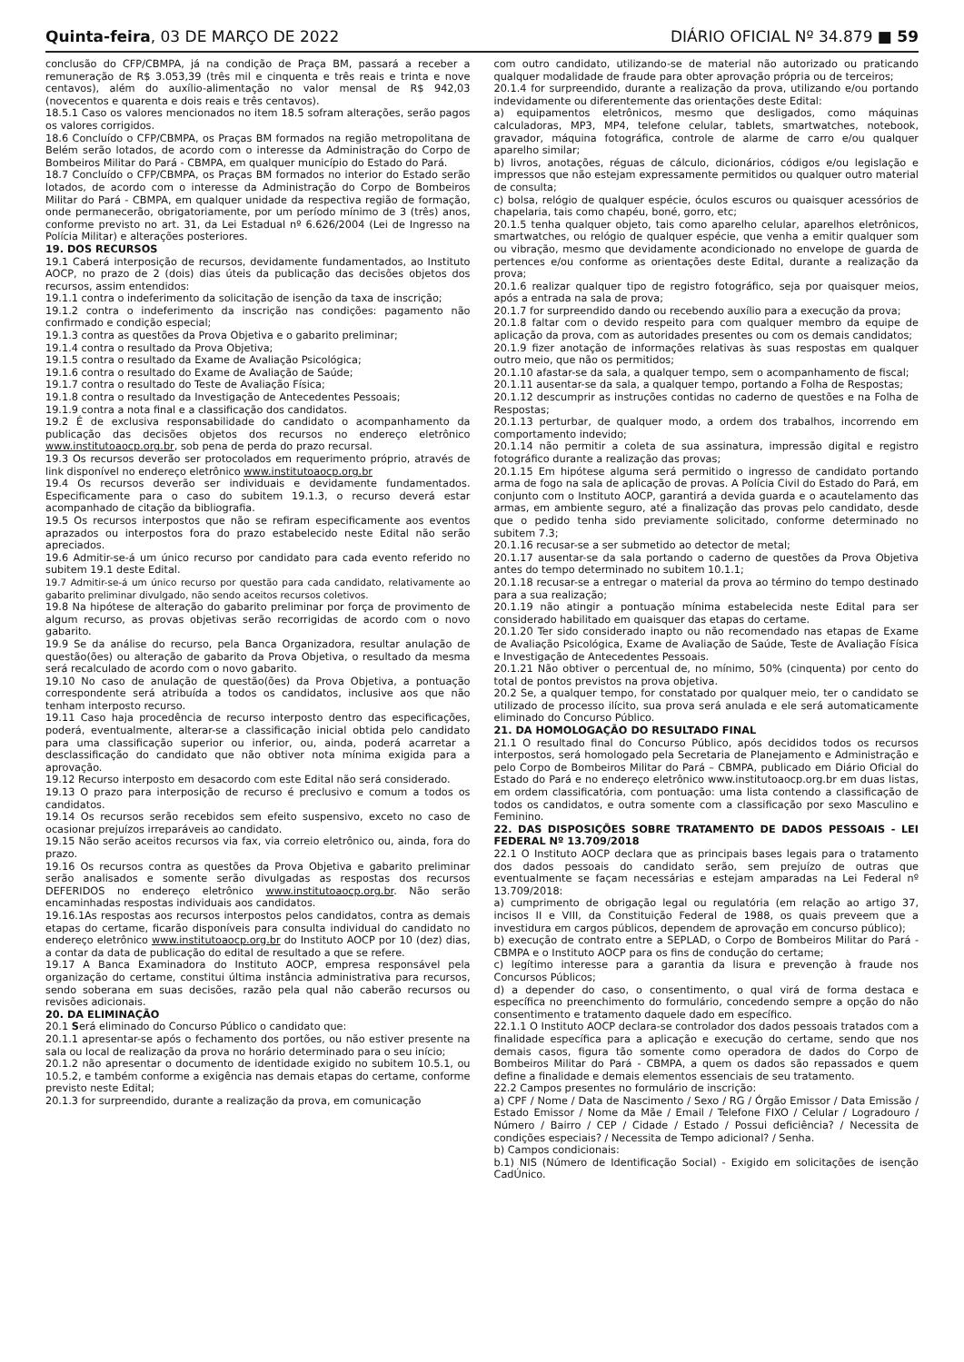Quinta-feira, 03 DE MARÇO DE 2022
DIÁRIO OFICIAL Nº 34.879 ■ 59
conclusão do CFP/CBMPA, já na condição de Praça BM, passará a receber a remuneração de R$ 3.053,39 (três mil e cinquenta e três reais e trinta e nove centavos), além do auxílio-alimentação no valor mensal de R$ 942,03 (novecentos e quarenta e dois reais e três centavos).
18.5.1 Caso os valores mencionados no item 18.5 sofram alterações, serão pagos os valores corrigidos.
18.6 Concluído o CFP/CBMPA, os Praças BM formados na região metropolitana de Belém serão lotados, de acordo com o interesse da Administração do Corpo de Bombeiros Militar do Pará - CBMPA, em qualquer município do Estado do Pará.
18.7 Concluído o CFP/CBMPA, os Praças BM formados no interior do Estado serão lotados, de acordo com o interesse da Administração do Corpo de Bombeiros Militar do Pará - CBMPA, em qualquer unidade da respectiva região de formação, onde permanecerão, obrigatoriamente, por um período mínimo de 3 (três) anos, conforme previsto no art. 31, da Lei Estadual nº 6.626/2004 (Lei de Ingresso na Polícia Militar) e alterações posteriores.
19. DOS RECURSOS
19.1 Caberá interposição de recursos, devidamente fundamentados, ao Instituto AOCP, no prazo de 2 (dois) dias úteis da publicação das decisões objetos dos recursos, assim entendidos:
19.1.1 contra o indeferimento da solicitação de isenção da taxa de inscrição;
19.1.2 contra o indeferimento da inscrição nas condições: pagamento não confirmado e condição especial;
19.1.3 contra as questões da Prova Objetiva e o gabarito preliminar;
19.1.4 contra o resultado da Prova Objetiva;
19.1.5 contra o resultado da Exame de Avaliação Psicológica;
19.1.6 contra o resultado do Exame de Avaliação de Saúde;
19.1.7 contra o resultado do Teste de Avaliação Física;
19.1.8 contra o resultado da Investigação de Antecedentes Pessoais;
19.1.9 contra a nota final e a classificação dos candidatos.
19.2 É de exclusiva responsabilidade do candidato o acompanhamento da publicação das decisões objetos dos recursos no endereço eletrônico www.institutoaocp.org.br, sob pena de perda do prazo recursal.
19.3 Os recursos deverão ser protocolados em requerimento próprio, através de link disponível no endereço eletrônico www.institutoaocp.org.br
19.4 Os recursos deverão ser individuais e devidamente fundamentados. Especificamente para o caso do subitem 19.1.3, o recurso deverá estar acompanhado de citação da bibliografia.
19.5 Os recursos interpostos que não se refiram especificamente aos eventos aprazados ou interpostos fora do prazo estabelecido neste Edital não serão apreciados.
19.6 Admitir-se-á um único recurso por candidato para cada evento referido no subitem 19.1 deste Edital.
19.7 Admitir-se-á um único recurso por questão para cada candidato, relativamente ao gabarito preliminar divulgado, não sendo aceitos recursos coletivos.
19.8 Na hipótese de alteração do gabarito preliminar por força de provimento de algum recurso, as provas objetivas serão recorrigidas de acordo com o novo gabarito.
19.9 Se da análise do recurso, pela Banca Organizadora, resultar anulação de questão(ões) ou alteração de gabarito da Prova Objetiva, o resultado da mesma será recalculado de acordo com o novo gabarito.
19.10 No caso de anulação de questão(ões) da Prova Objetiva, a pontuação correspondente será atribuída a todos os candidatos, inclusive aos que não tenham interposto recurso.
19.11 Caso haja procedência de recurso interposto dentro das especificações, poderá, eventualmente, alterar-se a classificação inicial obtida pelo candidato para uma classificação superior ou inferior, ou, ainda, poderá acarretar a desclassificação do candidato que não obtiver nota mínima exigida para a aprovação.
19.12 Recurso interposto em desacordo com este Edital não será considerado.
19.13 O prazo para interposição de recurso é preclusivo e comum a todos os candidatos.
19.14 Os recursos serão recebidos sem efeito suspensivo, exceto no caso de ocasionar prejuízos irreparáveis ao candidato.
19.15 Não serão aceitos recursos via fax, via correio eletrônico ou, ainda, fora do prazo.
19.16 Os recursos contra as questões da Prova Objetiva e gabarito preliminar serão analisados e somente serão divulgadas as respostas dos recursos DEFERIDOS no endereço eletrônico www.institutoaocp.org.br. Não serão encaminhadas respostas individuais aos candidatos.
19.16.1As respostas aos recursos interpostos pelos candidatos, contra as demais etapas do certame, ficarão disponíveis para consulta individual do candidato no endereço eletrônico www.institutoaocp.org.br do Instituto AOCP por 10 (dez) dias, a contar da data de publicação do edital de resultado a que se refere.
19.17 A Banca Examinadora do Instituto AOCP, empresa responsável pela organização do certame, constitui última instância administrativa para recursos, sendo soberana em suas decisões, razão pela qual não caberão recursos ou revisões adicionais.
20. DA ELIMINAÇÃO
20.1 Será eliminado do Concurso Público o candidato que:
20.1.1 apresentar-se após o fechamento dos portões, ou não estiver presente na sala ou local de realização da prova no horário determinado para o seu início;
20.1.2 não apresentar o documento de identidade exigido no subitem 10.5.1, ou 10.5.2, e também conforme a exigência nas demais etapas do certame, conforme previsto neste Edital;
20.1.3 for surpreendido, durante a realização da prova, em comunicação
com outro candidato, utilizando-se de material não autorizado ou praticando qualquer modalidade de fraude para obter aprovação própria ou de terceiros;
20.1.4 for surpreendido, durante a realização da prova, utilizando e/ou portando indevidamente ou diferentemente das orientações deste Edital:
a) equipamentos eletrônicos, mesmo que desligados, como máquinas calculadoras, MP3, MP4, telefone celular, tablets, smartwatches, notebook, gravador, máquina fotográfica, controle de alarme de carro e/ou qualquer aparelho similar;
b) livros, anotações, réguas de cálculo, dicionários, códigos e/ou legislação e impressos que não estejam expressamente permitidos ou qualquer outro material de consulta;
c) bolsa, relógio de qualquer espécie, óculos escuros ou quaisquer acessórios de chapelaria, tais como chapéu, boné, gorro, etc;
20.1.5 tenha qualquer objeto, tais como aparelho celular, aparelhos eletrônicos, smartwatches, ou relógio de qualquer espécie, que venha a emitir qualquer som ou vibração, mesmo que devidamente acondicionado no envelope de guarda de pertences e/ou conforme as orientações deste Edital, durante a realização da prova;
20.1.6 realizar qualquer tipo de registro fotográfico, seja por quaisquer meios, após a entrada na sala de prova;
20.1.7 for surpreendido dando ou recebendo auxílio para a execução da prova;
20.1.8 faltar com o devido respeito para com qualquer membro da equipe de aplicação da prova, com as autoridades presentes ou com os demais candidatos;
20.1.9 fizer anotação de informações relativas às suas respostas em qualquer outro meio, que não os permitidos;
20.1.10 afastar-se da sala, a qualquer tempo, sem o acompanhamento de fiscal;
20.1.11 ausentar-se da sala, a qualquer tempo, portando a Folha de Respostas;
20.1.12 descumprir as instruções contidas no caderno de questões e na Folha de Respostas;
20.1.13 perturbar, de qualquer modo, a ordem dos trabalhos, incorrendo em comportamento indevido;
20.1.14 não permitir a coleta de sua assinatura, impressão digital e registro fotográfico durante a realização das provas;
20.1.15 Em hipótese alguma será permitido o ingresso de candidato portando arma de fogo na sala de aplicação de provas. A Polícia Civil do Estado do Pará, em conjunto com o Instituto AOCP, garantirá a devida guarda e o acautelamento das armas, em ambiente seguro, até a finalização das provas pelo candidato, desde que o pedido tenha sido previamente solicitado, conforme determinado no subitem 7.3;
20.1.16 recusar-se a ser submetido ao detector de metal;
20.1.17 ausentar-se da sala portando o caderno de questões da Prova Objetiva antes do tempo determinado no subitem 10.1.1;
20.1.18 recusar-se a entregar o material da prova ao término do tempo destinado para a sua realização;
20.1.19 não atingir a pontuação mínima estabelecida neste Edital para ser considerado habilitado em quaisquer das etapas do certame.
20.1.20 Ter sido considerado inapto ou não recomendado nas etapas de Exame de Avaliação Psicológica, Exame de Avaliação de Saúde, Teste de Avaliação Física e Investigação de Antecedentes Pessoais.
20.1.21 Não obtiver o percentual de, no mínimo, 50% (cinquenta) por cento do total de pontos previstos na prova objetiva.
20.2 Se, a qualquer tempo, for constatado por qualquer meio, ter o candidato se utilizado de processo ilícito, sua prova será anulada e ele será automaticamente eliminado do Concurso Público.
21. DA HOMOLOGAÇÃO DO RESULTADO FINAL
21.1 O resultado final do Concurso Público, após decididos todos os recursos interpostos, será homologado pela Secretaria de Planejamento e Administração e pelo Corpo de Bombeiros Militar do Pará – CBMPA, publicado em Diário Oficial do Estado do Pará e no endereço eletrônico www.institutoaocp.org.br em duas listas, em ordem classificatória, com pontuação: uma lista contendo a classificação de todos os candidatos, e outra somente com a classificação por sexo Masculino e Feminino.
22. DAS DISPOSIÇÕES SOBRE TRATAMENTO DE DADOS PESSOAIS - LEI FEDERAL Nº 13.709/2018
22.1 O Instituto AOCP declara que as principais bases legais para o tratamento dos dados pessoais do candidato serão, sem prejuízo de outras que eventualmente se façam necessárias e estejam amparadas na Lei Federal nº 13.709/2018:
a) cumprimento de obrigação legal ou regulatória (em relação ao artigo 37, incisos II e VIII, da Constituição Federal de 1988, os quais preveem que a investidura em cargos públicos, dependem de aprovação em concurso público);
b) execução de contrato entre a SEPLAD, o Corpo de Bombeiros Militar do Pará - CBMPA e o Instituto AOCP para os fins de condução do certame;
c) legítimo interesse para a garantia da lisura e prevenção à fraude nos Concursos Públicos;
d) a depender do caso, o consentimento, o qual virá de forma destaca e específica no preenchimento do formulário, concedendo sempre a opção do não consentimento e tratamento daquele dado em específico.
22.1.1 O Instituto AOCP declara-se controlador dos dados pessoais tratados com a finalidade específica para a aplicação e execução do certame, sendo que nos demais casos, figura tão somente como operadora de dados do Corpo de Bombeiros Militar do Pará - CBMPA, a quem os dados são repassados e quem define a finalidade e demais elementos essenciais de seu tratamento.
22.2 Campos presentes no formulário de inscrição:
a) CPF / Nome / Data de Nascimento / Sexo / RG / Órgão Emissor / Data Emissão / Estado Emissor / Nome da Mãe / Email / Telefone FIXO / Celular / Logradouro / Número / Bairro / CEP / Cidade / Estado / Possui deficiência? / Necessita de condições especiais? / Necessita de Tempo adicional? / Senha.
b) Campos condicionais:
b.1) NIS (Número de Identificação Social) - Exigido em solicitações de isenção CadÚnico.